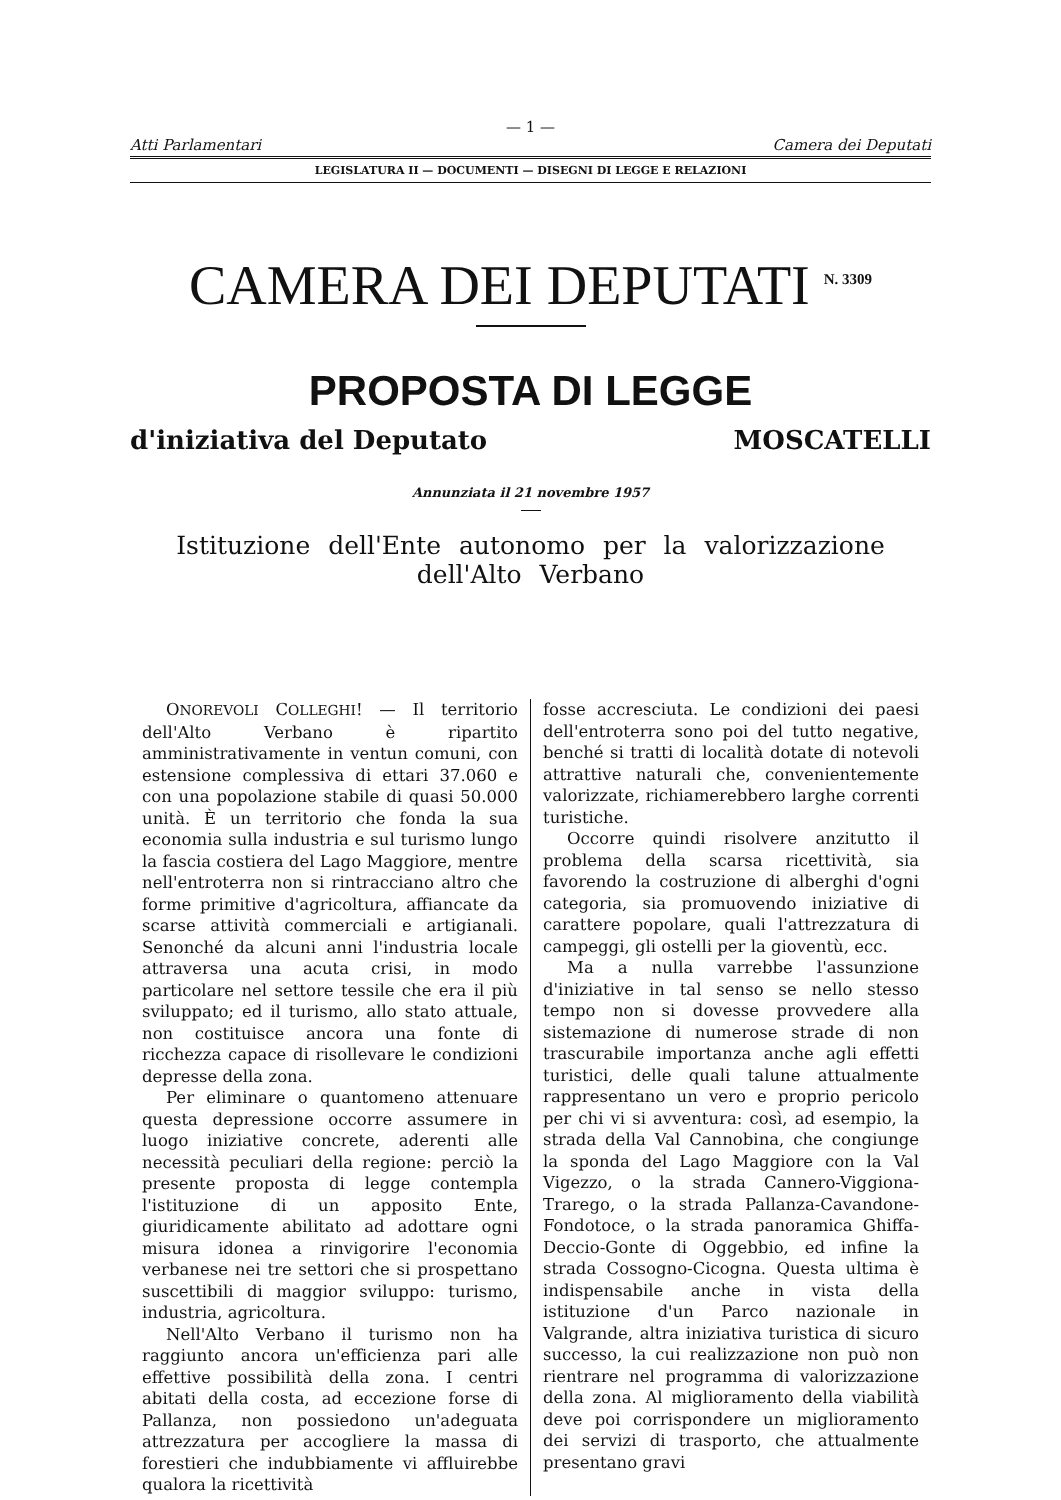— 1 —
Atti Parlamentari Camera dei Deputati
LEGISLATURA II — DOCUMENTI — DISEGNI DI LEGGE E RELAZIONI
CAMERA DEI DEPUTATI <sup>N. 3309</sup>
PROPOSTA DI LEGGE
d'iniziativa del Deputato MOSCATELLI
Annunziata il 21 novembre 1957
Istituzione dell'Ente autonomo per la valorizzazione dell'Alto Verbano
ONOREVOLI COLLEGHI! — Il territorio dell'Alto Verbano è ripartito amministrativamente in ventun comuni, con estensione complessiva di ettari 37.060 e con una popolazione stabile di quasi 50.000 unità. È un territorio che fonda la sua economia sulla industria e sul turismo lungo la fascia costiera del Lago Maggiore, mentre nell'entroterra non si rintracciano altro che forme primitive d'agricoltura, affiancate da scarse attività commerciali e artigianali. Senonché da alcuni anni l'industria locale attraversa una acuta crisi, in modo particolare nel settore tessile che era il più sviluppato; ed il turismo, allo stato attuale, non costituisce ancora una fonte di ricchezza capace di risollevare le condizioni depresse della zona.
Per eliminare o quantomeno attenuare questa depressione occorre assumere in luogo iniziative concrete, aderenti alle necessità peculiari della regione: perciò la presente proposta di legge contempla l'istituzione di un apposito Ente, giuridicamente abilitato ad adottare ogni misura idonea a rinvigorire l'economia verbanese nei tre settori che si prospettano suscettibili di maggior sviluppo: turismo, industria, agricoltura.
Nell'Alto Verbano il turismo non ha raggiunto ancora un'efficienza pari alle effettive possibilità della zona. I centri abitati della costa, ad eccezione forse di Pallanza, non possiedono un'adeguata attrezzatura per accogliere la massa di forestieri che indubbiamente vi affluirebbe qualora la ricettività
fosse accresciuta. Le condizioni dei paesi dell'entroterra sono poi del tutto negative, benché si tratti di località dotate di notevoli attrattive naturali che, convenientemente valorizzate, richiamerebbero larghe correnti turistiche.
Occorre quindi risolvere anzitutto il problema della scarsa ricettività, sia favorendo la costruzione di alberghi d'ogni categoria, sia promuovendo iniziative di carattere popolare, quali l'attrezzatura di campeggi, gli ostelli per la gioventù, ecc.
Ma a nulla varrebbe l'assunzione d'iniziative in tal senso se nello stesso tempo non si dovesse provvedere alla sistemazione di numerose strade di non trascurabile importanza anche agli effetti turistici, delle quali talune attualmente rappresentano un vero e proprio pericolo per chi vi si avventura: così, ad esempio, la strada della Val Cannobina, che congiunge la sponda del Lago Maggiore con la Val Vigezzo, o la strada Cannero-Viggiona-Trarego, o la strada Pallanza-Cavandone-Fondotoce, o la strada panoramica Ghiffa-Deccio-Gonte di Oggebbio, ed infine la strada Cossogno-Cicogna. Questa ultima è indispensabile anche in vista della istituzione d'un Parco nazionale in Valgrande, altra iniziativa turistica di sicuro successo, la cui realizzazione non può non rientrare nel programma di valorizzazione della zona. Al miglioramento della viabilità deve poi corrispondere un miglioramento dei servizi di trasporto, che attualmente presentano gravi